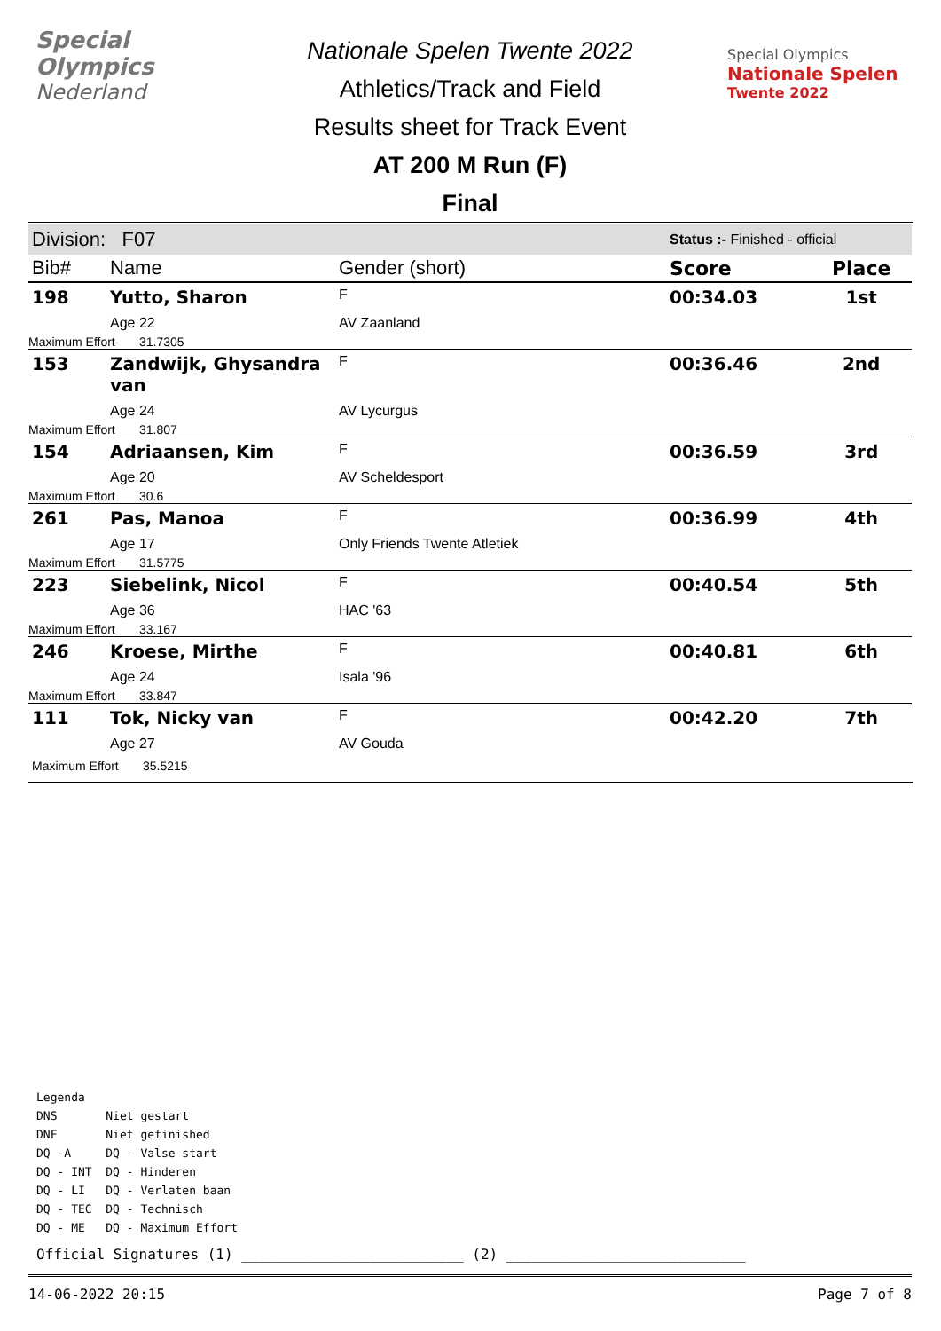Special
Olympics
Nederland
Nationale Spelen Twente 2022
Athletics/Track and Field
Results sheet for Track Event
AT 200 M Run (F)
Final
Special Olympics
Nationale Spelen
Twente 2022
| Division: F07 | | | Status :- Finished - official | |
| Bib# | Name | Gender (short) | Score | Place |
| 198 | Yutto, Sharon | F | 00:34.03 | 1st |
| | Age 22 | AV Zaanland | | |
| Maximum Effort 31.7305 | | | | |
| 153 | Zandwijk, Ghysandra van | F | 00:36.46 | 2nd |
| | Age 24 | AV Lycurgus | | |
| Maximum Effort 31.807 | | | | |
| 154 | Adriaansen, Kim | F | 00:36.59 | 3rd |
| | Age 20 | AV Scheldesport | | |
| Maximum Effort 30.6 | | | | |
| 261 | Pas, Manoa | F | 00:36.99 | 4th |
| | Age 17 | Only Friends Twente Atletiek | | |
| Maximum Effort 31.5775 | | | | |
| 223 | Siebelink, Nicol | F | 00:40.54 | 5th |
| | Age 36 | HAC '63 | | |
| Maximum Effort 33.167 | | | | |
| 246 | Kroese, Mirthe | F | 00:40.81 | 6th |
| | Age 24 | Isala '96 | | |
| Maximum Effort 33.847 | | | | |
| 111 | Tok, Nicky van | F | 00:42.20 | 7th |
| | Age 27 | AV Gouda | | |
| Maximum Effort 35.5215 | | | | |
Legenda
DNS Niet gestart
DNF Niet gefinished
DQ -A DQ - Valse start
DQ - INT DQ - Hinderen
DQ - LI DQ - Verlaten baan
DQ - TEC DQ - Technisch
DQ - ME DQ - Maximum Effort
Official Signatures (1) __________________________ (2) ____________________________
14-06-2022 20:15 Page 7 of 8